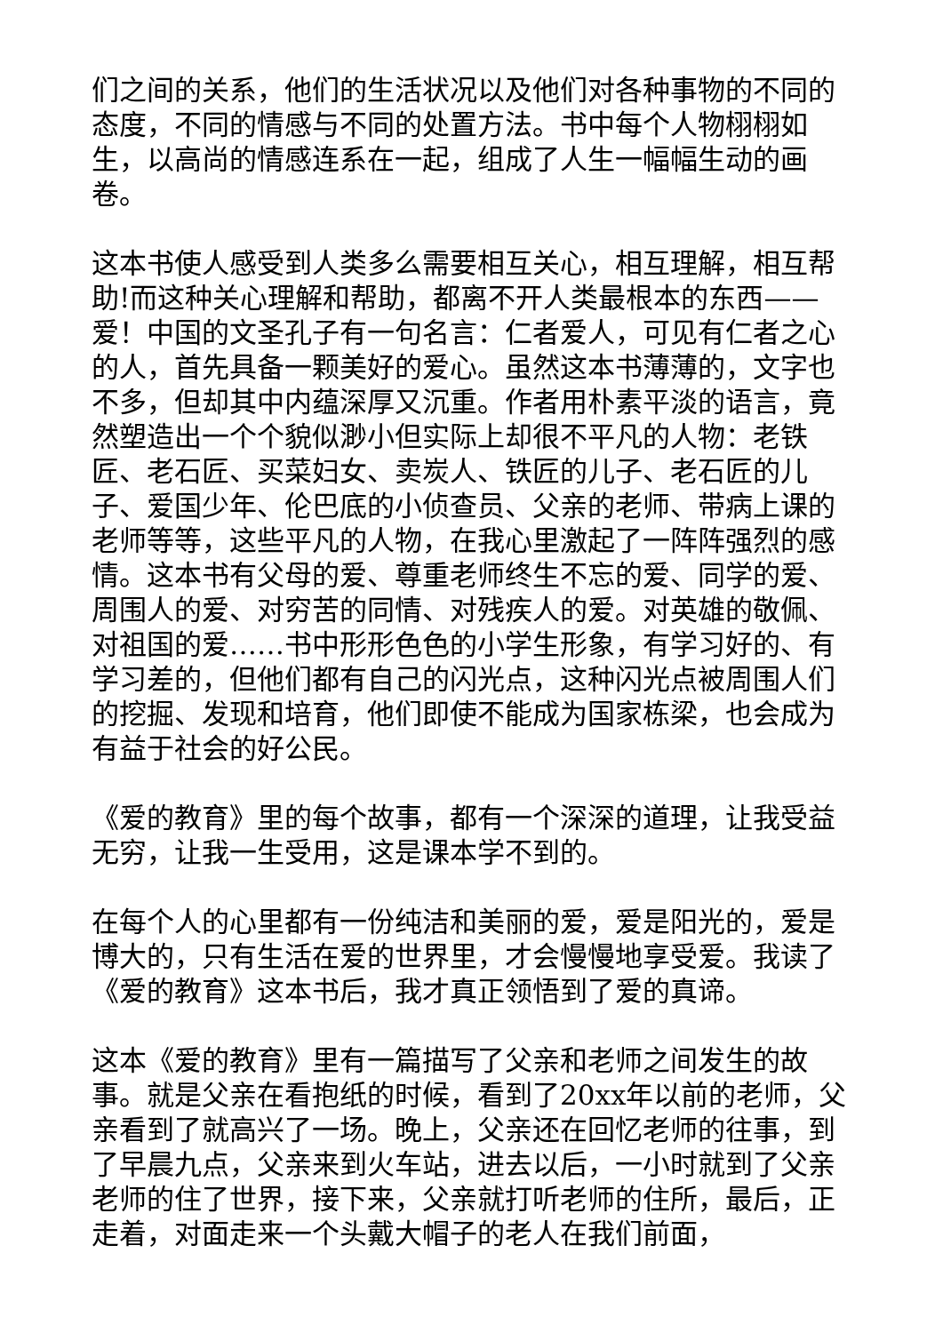们之间的关系，他们的生活状况以及他们对各种事物的不同的态度，不同的情感与不同的处置方法。书中每个人物栩栩如生，以高尚的情感连系在一起，组成了人生一幅幅生动的画卷。
这本书使人感受到人类多么需要相互关心，相互理解，相互帮助!而这种关心理解和帮助，都离不开人类最根本的东西——爱！中国的文圣孔子有一句名言：仁者爱人，可见有仁者之心的人，首先具备一颗美好的爱心。虽然这本书薄薄的，文字也不多，但却其中内蕴深厚又沉重。作者用朴素平淡的语言，竟然塑造出一个个貌似渺小但实际上却很不平凡的人物：老铁匠、老石匠、买菜妇女、卖炭人、铁匠的儿子、老石匠的儿子、爱国少年、伦巴底的小侦查员、父亲的老师、带病上课的老师等等，这些平凡的人物，在我心里激起了一阵阵强烈的感情。这本书有父母的爱、尊重老师终生不忘的爱、同学的爱、周围人的爱、对穷苦的同情、对残疾人的爱。对英雄的敬佩、对祖国的爱……书中形形色色的小学生形象，有学习好的、有学习差的，但他们都有自己的闪光点，这种闪光点被周围人们的挖掘、发现和培育，他们即使不能成为国家栋梁，也会成为有益于社会的好公民。
《爱的教育》里的每个故事，都有一个深深的道理，让我受益无穷，让我一生受用，这是课本学不到的。
在每个人的心里都有一份纯洁和美丽的爱，爱是阳光的，爱是博大的，只有生活在爱的世界里，才会慢慢地享受爱。我读了《爱的教育》这本书后，我才真正领悟到了爱的真谛。
这本《爱的教育》里有一篇描写了父亲和老师之间发生的故事。就是父亲在看抱纸的时候，看到了20xx年以前的老师，父亲看到了就高兴了一场。晚上，父亲还在回忆老师的往事，到了早晨九点，父亲来到火车站，进去以后，一小时就到了父亲老师的住了世界，接下来，父亲就打听老师的住所，最后，正走着，对面走来一个头戴大帽子的老人在我们前面，